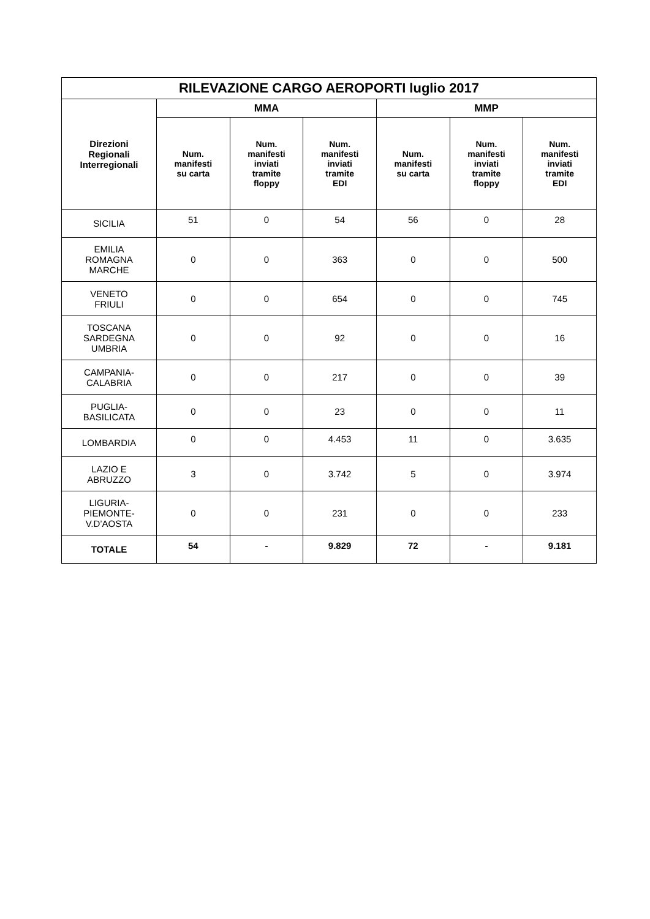| RILEVAZIONE CARGO AEROPORTI luglio 2017 | | | | | | |
| --- | --- | --- | --- | --- | --- | --- |
| Direzioni Regionali Interregionali | MMA | | | MMP | | |
| | Num. manifesti su carta | Num. manifesti inviati tramite floppy | Num. manifesti inviati tramite EDI | Num. manifesti su carta | Num. manifesti inviati tramite floppy | Num. manifesti inviati tramite EDI |
| SICILIA | 51 | 0 | 54 | 56 | 0 | 28 |
| EMILIA ROMAGNA MARCHE | 0 | 0 | 363 | 0 | 0 | 500 |
| VENETO FRIULI | 0 | 0 | 654 | 0 | 0 | 745 |
| TOSCANA SARDEGNA UMBRIA | 0 | 0 | 92 | 0 | 0 | 16 |
| CAMPANIA- CALABRIA | 0 | 0 | 217 | 0 | 0 | 39 |
| PUGLIA- BASILICATA | 0 | 0 | 23 | 0 | 0 | 11 |
| LOMBARDIA | 0 | 0 | 4.453 | 11 | 0 | 3.635 |
| LAZIO E ABRUZZO | 3 | 0 | 3.742 | 5 | 0 | 3.974 |
| LIGURIA- PIEMONTE- V.D’AOSTA | 0 | 0 | 231 | 0 | 0 | 233 |
| TOTALE | 54 | - | 9.829 | 72 | - | 9.181 |